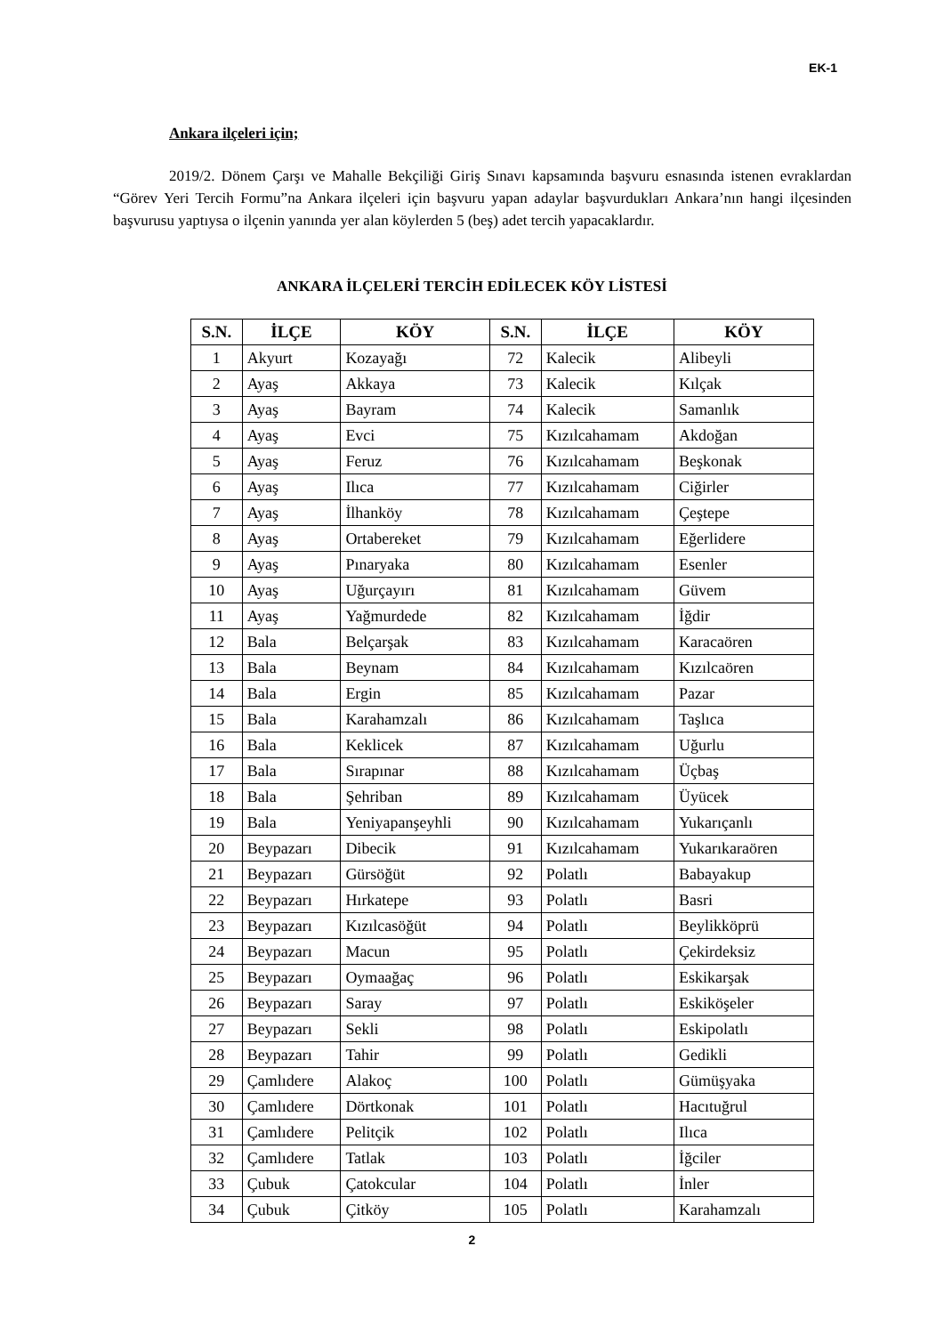EK-1
Ankara ilçeleri için;
2019/2. Dönem Çarşı ve Mahalle Bekçiliği Giriş Sınavı kapsamında başvuru esnasında istenen evraklardan “Görev Yeri Tercih Formu”na Ankara ilçeleri için başvuru yapan adaylar başvurdukları Ankara’nın hangi ilçesinden başvurusu yaptıysa o ilçenin yanında yer alan köylerden 5 (beş) adet tercih yapacaklardır.
ANKARA İLÇELERİ TERCİH EDİLECEK KÖY LİSTESİ
| S.N. | İLÇE | KÖY | S.N. | İLÇE | KÖY |
| --- | --- | --- | --- | --- | --- |
| 1 | Akyurt | Kozayağı | 72 | Kalecik | Alibeyli |
| 2 | Ayaş | Akkaya | 73 | Kalecik | Kılçak |
| 3 | Ayaş | Bayram | 74 | Kalecik | Samanlık |
| 4 | Ayaş | Evci | 75 | Kızılcahamam | Akdoğan |
| 5 | Ayaş | Feruz | 76 | Kızılcahamam | Beşkonak |
| 6 | Ayaş | Ilıca | 77 | Kızılcahamam | Ciğirler |
| 7 | Ayaş | İlhanköy | 78 | Kızılcahamam | Çeştepe |
| 8 | Ayaş | Ortabereket | 79 | Kızılcahamam | Eğerlidere |
| 9 | Ayaş | Pınaryaka | 80 | Kızılcahamam | Esenler |
| 10 | Ayaş | Uğurçayırı | 81 | Kızılcahamam | Güvem |
| 11 | Ayaş | Yağmurdede | 82 | Kızılcahamam | İğdir |
| 12 | Bala | Belçarşak | 83 | Kızılcahamam | Karacaören |
| 13 | Bala | Beynam | 84 | Kızılcahamam | Kızılcaören |
| 14 | Bala | Ergin | 85 | Kızılcahamam | Pazar |
| 15 | Bala | Karahamzalı | 86 | Kızılcahamam | Taşlıca |
| 16 | Bala | Keklicek | 87 | Kızılcahamam | Uğurlu |
| 17 | Bala | Sırapınar | 88 | Kızılcahamam | Üçbaş |
| 18 | Bala | Şehriban | 89 | Kızılcahamam | Üyücek |
| 19 | Bala | Yeniyapanşeyhli | 90 | Kızılcahamam | Yukarıçanlı |
| 20 | Beypazarı | Dibecik | 91 | Kızılcahamam | Yukarıkaraören |
| 21 | Beypazarı | Gürsöğüt | 92 | Polatlı | Babayakup |
| 22 | Beypazarı | Hırkatepe | 93 | Polatlı | Basri |
| 23 | Beypazarı | Kızılcasöğüt | 94 | Polatlı | Beylikköprü |
| 24 | Beypazarı | Macun | 95 | Polatlı | Çekirdeksiz |
| 25 | Beypazarı | Oymaağaç | 96 | Polatlı | Eskikarşak |
| 26 | Beypazarı | Saray | 97 | Polatlı | Eskiköşeler |
| 27 | Beypazarı | Sekli | 98 | Polatlı | Eskipolatlı |
| 28 | Beypazarı | Tahir | 99 | Polatlı | Gedikli |
| 29 | Çamlıdere | Alakoç | 100 | Polatlı | Gümüşyaka |
| 30 | Çamlıdere | Dörtkonak | 101 | Polatlı | Hacıtuğrul |
| 31 | Çamlıdere | Pelitçik | 102 | Polatlı | Ilıca |
| 32 | Çamlıdere | Tatlak | 103 | Polatlı | İğciler |
| 33 | Çubuk | Çatokcular | 104 | Polatlı | İnler |
| 34 | Çubuk | Çitköy | 105 | Polatlı | Karahamzalı |
2